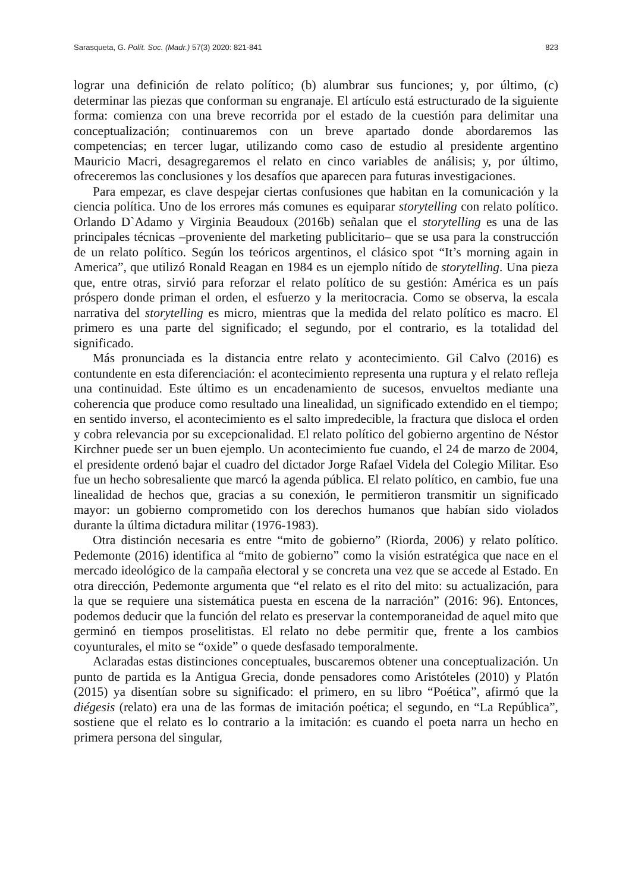Sarasqueta, G. Polít. Soc. (Madr.) 57(3) 2020: 821-841 823
lograr una definición de relato político; (b) alumbrar sus funciones; y, por último, (c) determinar las piezas que conforman su engranaje. El artículo está estructurado de la siguiente forma: comienza con una breve recorrida por el estado de la cuestión para delimitar una conceptualización; continuaremos con un breve apartado donde abordaremos las competencias; en tercer lugar, utilizando como caso de estudio al presidente argentino Mauricio Macri, desagregaremos el relato en cinco variables de análisis; y, por último, ofreceremos las conclusiones y los desafíos que aparecen para futuras investigaciones.
Para empezar, es clave despejar ciertas confusiones que habitan en la comunicación y la ciencia política. Uno de los errores más comunes es equiparar storytelling con relato político. Orlando D`Adamo y Virginia Beaudoux (2016b) señalan que el storytelling es una de las principales técnicas –proveniente del marketing publicitario– que se usa para la construcción de un relato político. Según los teóricos argentinos, el clásico spot “It’s morning again in America”, que utilizó Ronald Reagan en 1984 es un ejemplo nítido de storytelling. Una pieza que, entre otras, sirvió para reforzar el relato político de su gestión: América es un país próspero donde priman el orden, el esfuerzo y la meritocracia. Como se observa, la escala narrativa del storytelling es micro, mientras que la medida del relato político es macro. El primero es una parte del significado; el segundo, por el contrario, es la totalidad del significado.
Más pronunciada es la distancia entre relato y acontecimiento. Gil Calvo (2016) es contundente en esta diferenciación: el acontecimiento representa una ruptura y el relato refleja una continuidad. Este último es un encadenamiento de sucesos, envueltos mediante una coherencia que produce como resultado una linealidad, un significado extendido en el tiempo; en sentido inverso, el acontecimiento es el salto impredecible, la fractura que disloca el orden y cobra relevancia por su excepcionalidad. El relato político del gobierno argentino de Néstor Kirchner puede ser un buen ejemplo. Un acontecimiento fue cuando, el 24 de marzo de 2004, el presidente ordenó bajar el cuadro del dictador Jorge Rafael Videla del Colegio Militar. Eso fue un hecho sobresaliente que marcó la agenda pública. El relato político, en cambio, fue una linealidad de hechos que, gracias a su conexión, le permitieron transmitir un significado mayor: un gobierno comprometido con los derechos humanos que habían sido violados durante la última dictadura militar (1976-1983).
Otra distinción necesaria es entre “mito de gobierno” (Riorda, 2006) y relato político. Pedemonte (2016) identifica al “mito de gobierno” como la visión estratégica que nace en el mercado ideológico de la campaña electoral y se concreta una vez que se accede al Estado. En otra dirección, Pedemonte argumenta que “el relato es el rito del mito: su actualización, para la que se requiere una sistemática puesta en escena de la narración” (2016: 96). Entonces, podemos deducir que la función del relato es preservar la contemporaneidad de aquel mito que germinó en tiempos proselitistas. El relato no debe permitir que, frente a los cambios coyunturales, el mito se “oxide” o quede desfasado temporalmente.
Aclaradas estas distinciones conceptuales, buscaremos obtener una conceptualización. Un punto de partida es la Antigua Grecia, donde pensadores como Aristóteles (2010) y Platón (2015) ya disentían sobre su significado: el primero, en su libro “Poética”, afirmó que la diégesis (relato) era una de las formas de imitación poética; el segundo, en “La República”, sostiene que el relato es lo contrario a la imitación: es cuando el poeta narra un hecho en primera persona del singular,